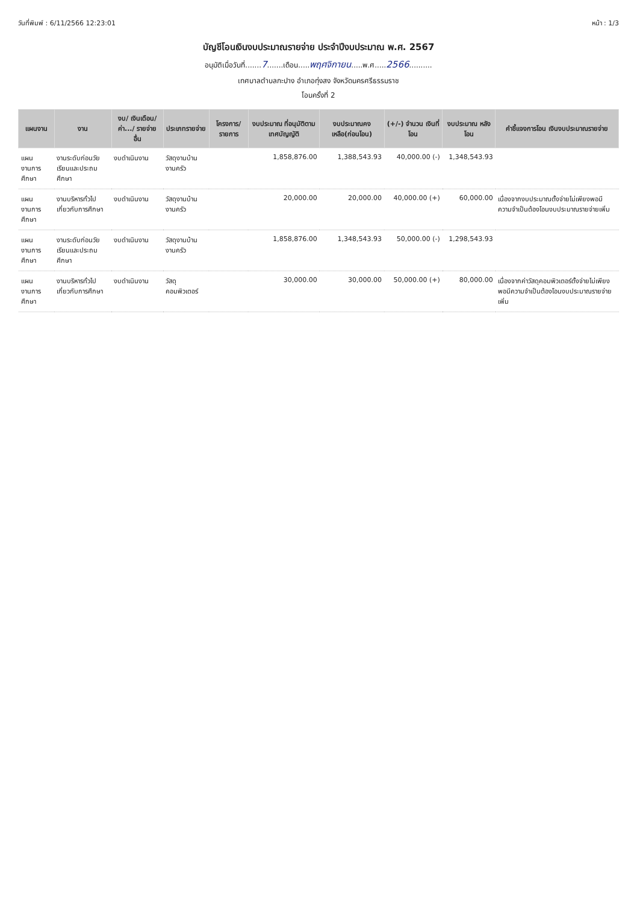วันที่พิมพ์ : 6/11/2566 12:23:01 หน้า : 1/3
บัญชีโอนเงินงบประมาณรายจ่าย ประจำปีงบประมาณ พ.ศ. 2567
อนุมัติเมื่อวันที่.......7.......เดือน.....พฤศจิกายน.....พ.ศ.....2566..........
เทศบาลตำบลกะปาง อำเภอทุ่งสง จังหวัดนครศรีธรรมราช
โอนครั้งที่ 2
| แผนงาน | งาน | งบ/ เงินเดือน/ ค่า.../ รายจ่ายอื่น | ประเภทรายจ่าย | โครงการ/ รายการ | งบประมาณ ที่อนุมัติตาม เทศบัญญัติ | งบประมาณคง เหลือ(ก่อนโอน) | (+/-) จำนวน เงินที่โอน | งบประมาณ หลังโอน | คำชี้แจงการโอน เงินงบประมาณรายจ่าย |
| --- | --- | --- | --- | --- | --- | --- | --- | --- | --- |
| แผนงานการศึกษา | งานระดับก่อนวัยเรียนและประถมศึกษา | งบดำเนินงาน | วัสดุงานบ้านงานครัว | | 1,858,876.00 | 1,388,543.93 | 40,000.00 (-) | 1,348,543.93 | |
| แผนงานการศึกษา | งานบริหารทั่วไปเกี่ยวกับการศึกษา | งบดำเนินงาน | วัสดุงานบ้านงานครัว | | 20,000.00 | 20,000.00 | 40,000.00 (+) | 60,000.00 | เนื่องจากงบประมาณตั้งจ่ายไม่เพียงพอมีความจำเป็นต้องโอนงบประมาณรายจ่ายเพิ่ม |
| แผนงานการศึกษา | งานระดับก่อนวัยเรียนและประถมศึกษา | งบดำเนินงาน | วัสดุงานบ้านงานครัว | | 1,858,876.00 | 1,348,543.93 | 50,000.00 (-) | 1,298,543.93 | |
| แผนงานการศึกษา | งานบริหารทั่วไปเกี่ยวกับการศึกษา | งบดำเนินงาน | วัสดุคอมพิวเตอร์ | | 30,000.00 | 30,000.00 | 50,000.00 (+) | 80,000.00 | เนื่องจากค่าวัสดุคอมพิวเตอร์ตั้งจ่ายไม่เพียงพอมีความจำเป็นต้องโอนงบประมาณรายจ่ายเพิ่ม |